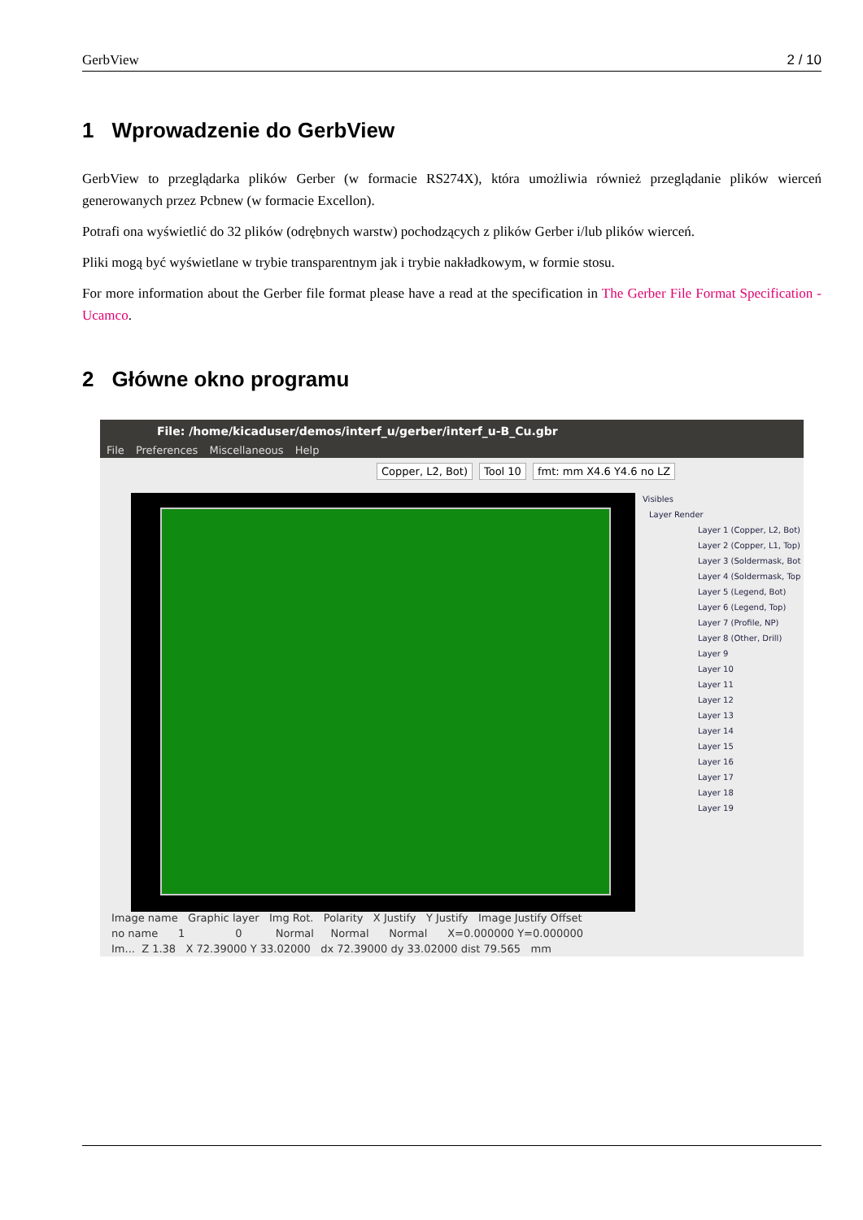GerbView 2 / 10
1 Wprowadzenie do GerbView
GerbView to przeglądarka plików Gerber (w formacie RS274X), która umożliwia również przeglądanie plików wierceń generowanych przez Pcbnew (w formacie Excellon).
Potrafi ona wyświetlić do 32 plików (odrębnych warstw) pochodzących z plików Gerber i/lub plików wierceń.
Pliki mogą być wyświetlane w trybie transparentnym jak i trybie nakładkowym, w formie stosu.
For more information about the Gerber file format please have a read at the specification in The Gerber File Format Specification - Ucamco.
2 Główne okno programu
File: /home/kicaduser/demos/interf_u/gerber/interf_u-B_Cu.gbr
File Preferences Miscellaneous Help
Copper, L2, Bot) Tool 10 fmt: mm X4.6 Y4.6 no LZ
Visibles
Layer Render
Layer 1 (Copper, L2, Bot)
Layer 2 (Copper, L1, Top)
Layer 3 (Soldermask, Bot
Layer 4 (Soldermask, Top
Layer 5 (Legend, Bot)
Layer 6 (Legend, Top)
Layer 7 (Profile, NP)
Layer 8 (Other, Drill)
Layer 9
Layer 10
Layer 11
Layer 12
Layer 13
Layer 14
Layer 15
Layer 16
Layer 17
Layer 18
Layer 19
Image name Graphic layer Img Rot. Polarity X Justify Y Justify Image Justify Offset
no name 1 0 Normal Normal Normal X=0.000000 Y=0.000000
Im... Z 1.38 X 72.39000 Y 33.02000 dx 72.39000 dy 33.02000 dist 79.565 mm